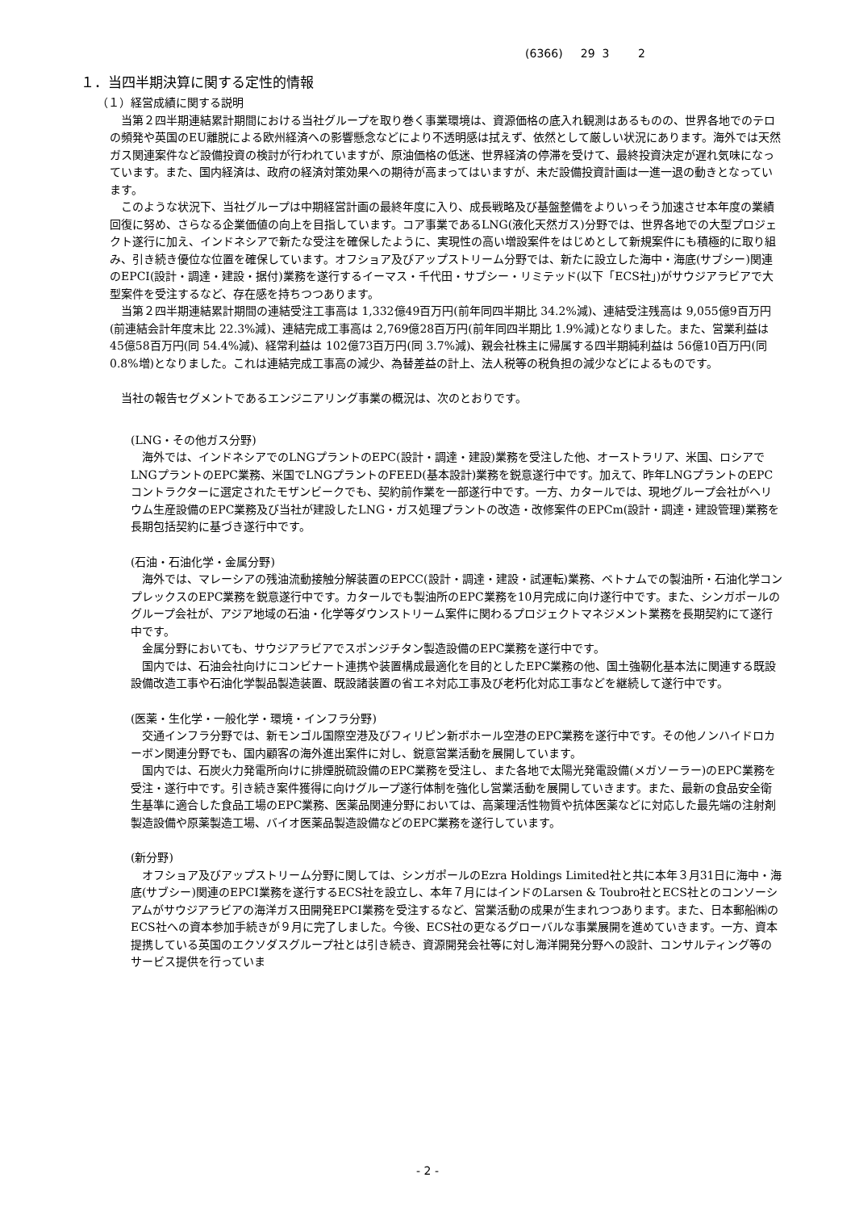(6366) 29 3 2
１．当四半期決算に関する定性的情報
（１）経営成績に関する説明
当第２四半期連結累計期間における当社グループを取り巻く事業環境は、資源価格の底入れ観測はあるものの、世界各地でのテロの頻発や英国のEU離脱による欧州経済への影響懸念などにより不透明感は拭えず、依然として厳しい状況にあります。海外では天然ガス関連案件など設備投資の検討が行われていますが、原油価格の低迷、世界経済の停滞を受けて、最終投資決定が遅れ気味になっています。また、国内経済は、政府の経済対策効果への期待が高まってはいますが、未だ設備投資計画は一進一退の動きとなっています。
このような状況下、当社グループは中期経営計画の最終年度に入り、成長戦略及び基盤整備をよりいっそう加速させ本年度の業績回復に努め、さらなる企業価値の向上を目指しています。コア事業であるLNG(液化天然ガス)分野では、世界各地での大型プロジェクト遂行に加え、インドネシアで新たな受注を確保したように、実現性の高い増設案件をはじめとして新規案件にも積極的に取り組み、引き続き優位な位置を確保しています。オフショア及びアップストリーム分野では、新たに設立した海中・海底(サブシー)関連のEPCI(設計・調達・建設・据付)業務を遂行するイーマス・千代田・サブシー・リミテッド(以下「ECS社」)がサウジアラビアで大型案件を受注するなど、存在感を持ちつつあります。
当第２四半期連結累計期間の連結受注工事高は 1,332億49百万円(前年同四半期比 34.2%減)、連結受注残高は 9,055億9百万円(前連結会計年度末比 22.3%減)、連結完成工事高は 2,769億28百万円(前年同四半期比 1.9%減)となりました。また、営業利益は 45億58百万円(同 54.4%減)、経常利益は 102億73百万円(同 3.7%減)、親会社株主に帰属する四半期純利益は 56億10百万円(同 0.8%増)となりました。これは連結完成工事高の減少、為替差益の計上、法人税等の税負担の減少などによるものです。
当社の報告セグメントであるエンジニアリング事業の概況は、次のとおりです。
(LNG・その他ガス分野)
海外では、インドネシアでのLNGプラントのEPC(設計・調達・建設)業務を受注した他、オーストラリア、米国、ロシアでLNGプラントのEPC業務、米国でLNGプラントのFEED(基本設計)業務を鋭意遂行中です。加えて、昨年LNGプラントのEPCコントラクターに選定されたモザンビークでも、契約前作業を一部遂行中です。一方、カタールでは、現地グループ会社がヘリウム生産設備のEPC業務及び当社が建設したLNG・ガス処理プラントの改造・改修案件のEPCm(設計・調達・建設管理)業務を長期包括契約に基づき遂行中です。
(石油・石油化学・金属分野)
海外では、マレーシアの残油流動接触分解装置のEPCC(設計・調達・建設・試運転)業務、ベトナムでの製油所・石油化学コンプレックスのEPC業務を鋭意遂行中です。カタールでも製油所のEPC業務を10月完成に向け遂行中です。また、シンガポールのグループ会社が、アジア地域の石油・化学等ダウンストリーム案件に関わるプロジェクトマネジメント業務を長期契約にて遂行中です。
金属分野においても、サウジアラビアでスポンジチタン製造設備のEPC業務を遂行中です。
国内では、石油会社向けにコンビナート連携や装置構成最適化を目的としたEPC業務の他、国土強靭化基本法に関連する既設設備改造工事や石油化学製品製造装置、既設諸装置の省エネ対応工事及び老朽化対応工事などを継続して遂行中です。
(医薬・生化学・一般化学・環境・インフラ分野)
交通インフラ分野では、新モンゴル国際空港及びフィリピン新ボホール空港のEPC業務を遂行中です。その他ノンハイドロカーボン関連分野でも、国内顧客の海外進出案件に対し、鋭意営業活動を展開しています。
国内では、石炭火力発電所向けに排煙脱硫設備のEPC業務を受注し、また各地で太陽光発電設備(メガソーラー)のEPC業務を受注・遂行中です。引き続き案件獲得に向けグループ遂行体制を強化し営業活動を展開していきます。また、最新の食品安全衛生基準に適合した食品工場のEPC業務、医薬品関連分野においては、高薬理活性物質や抗体医薬などに対応した最先端の注射剤製造設備や原薬製造工場、バイオ医薬品製造設備などのEPC業務を遂行しています。
(新分野)
オフショア及びアップストリーム分野に関しては、シンガポールのEzra Holdings Limited社と共に本年３月31日に海中・海底(サブシー)関連のEPCI業務を遂行するECS社を設立し、本年７月にはインドのLarsen & Toubro社とECS社とのコンソーシアムがサウジアラビアの海洋ガス田開発EPCI業務を受注するなど、営業活動の成果が生まれつつあります。また、日本郵船㈱のECS社への資本参加手続きが９月に完了しました。今後、ECS社の更なるグローバルな事業展開を進めていきます。一方、資本提携している英国のエクソダスグループ社とは引き続き、資源開発会社等に対し海洋開発分野への設計、コンサルティング等のサービス提供を行っていま
- 2 -